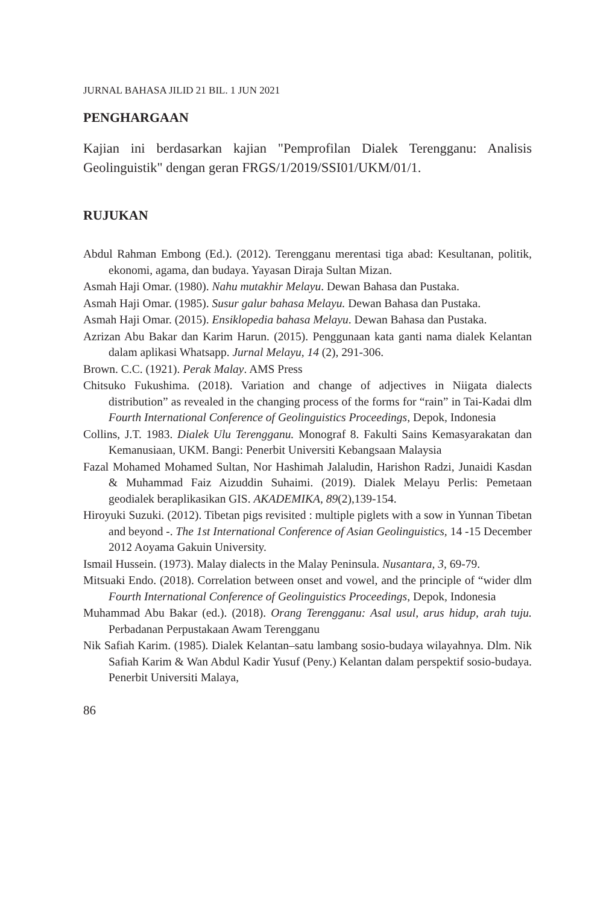JURNAL BAHASA JILID 21 BIL. 1 JUN 2021
PENGHARGAAN
Kajian ini berdasarkan kajian "Pemprofilan Dialek Terengganu: Analisis Geolinguistik" dengan geran FRGS/1/2019/SSI01/UKM/01/1.
RUJUKAN
Abdul Rahman Embong (Ed.). (2012). Terengganu merentasi tiga abad: Kesultanan, politik, ekonomi, agama, dan budaya. Yayasan Diraja Sultan Mizan.
Asmah Haji Omar. (1980). Nahu mutakhir Melayu. Dewan Bahasa dan Pustaka.
Asmah Haji Omar. (1985). Susur galur bahasa Melayu. Dewan Bahasa dan Pustaka.
Asmah Haji Omar. (2015). Ensiklopedia bahasa Melayu. Dewan Bahasa dan Pustaka.
Azrizan Abu Bakar dan Karim Harun. (2015). Penggunaan kata ganti nama dialek Kelantan dalam aplikasi Whatsapp. Jurnal Melayu, 14 (2), 291-306.
Brown. C.C. (1921). Perak Malay. AMS Press
Chitsuko Fukushima. (2018). Variation and change of adjectives in Niigata dialects distribution” as revealed in the changing process of the forms for “rain” in Tai-Kadai dlm Fourth International Conference of Geolinguistics Proceedings, Depok, Indonesia
Collins, J.T. 1983. Dialek Ulu Terengganu. Monograf 8. Fakulti Sains Kemasyarakatan dan Kemanusiaan, UKM. Bangi: Penerbit Universiti Kebangsaan Malaysia
Fazal Mohamed Mohamed Sultan, Nor Hashimah Jalaludin, Harishon Radzi, Junaidi Kasdan & Muhammad Faiz Aizuddin Suhaimi. (2019). Dialek Melayu Perlis: Pemetaan geodialek beraplikasikan GIS. AKADEMIKA, 89(2),139-154.
Hiroyuki Suzuki. (2012). Tibetan pigs revisited : multiple piglets with a sow in Yunnan Tibetan and beyond -. The 1st International Conference of Asian Geolinguistics, 14 -15 December 2012 Aoyama Gakuin University.
Ismail Hussein. (1973). Malay dialects in the Malay Peninsula. Nusantara, 3, 69-79.
Mitsuaki Endo. (2018). Correlation between onset and vowel, and the principle of “wider dlm Fourth International Conference of Geolinguistics Proceedings, Depok, Indonesia
Muhammad Abu Bakar (ed.). (2018). Orang Terengganu: Asal usul, arus hidup, arah tuju. Perbadanan Perpustakaan Awam Terengganu
Nik Safiah Karim. (1985). Dialek Kelantan–satu lambang sosio-budaya wilayahnya. Dlm. Nik Safiah Karim & Wan Abdul Kadir Yusuf (Peny.) Kelantan dalam perspektif sosio-budaya. Penerbit Universiti Malaya,
86